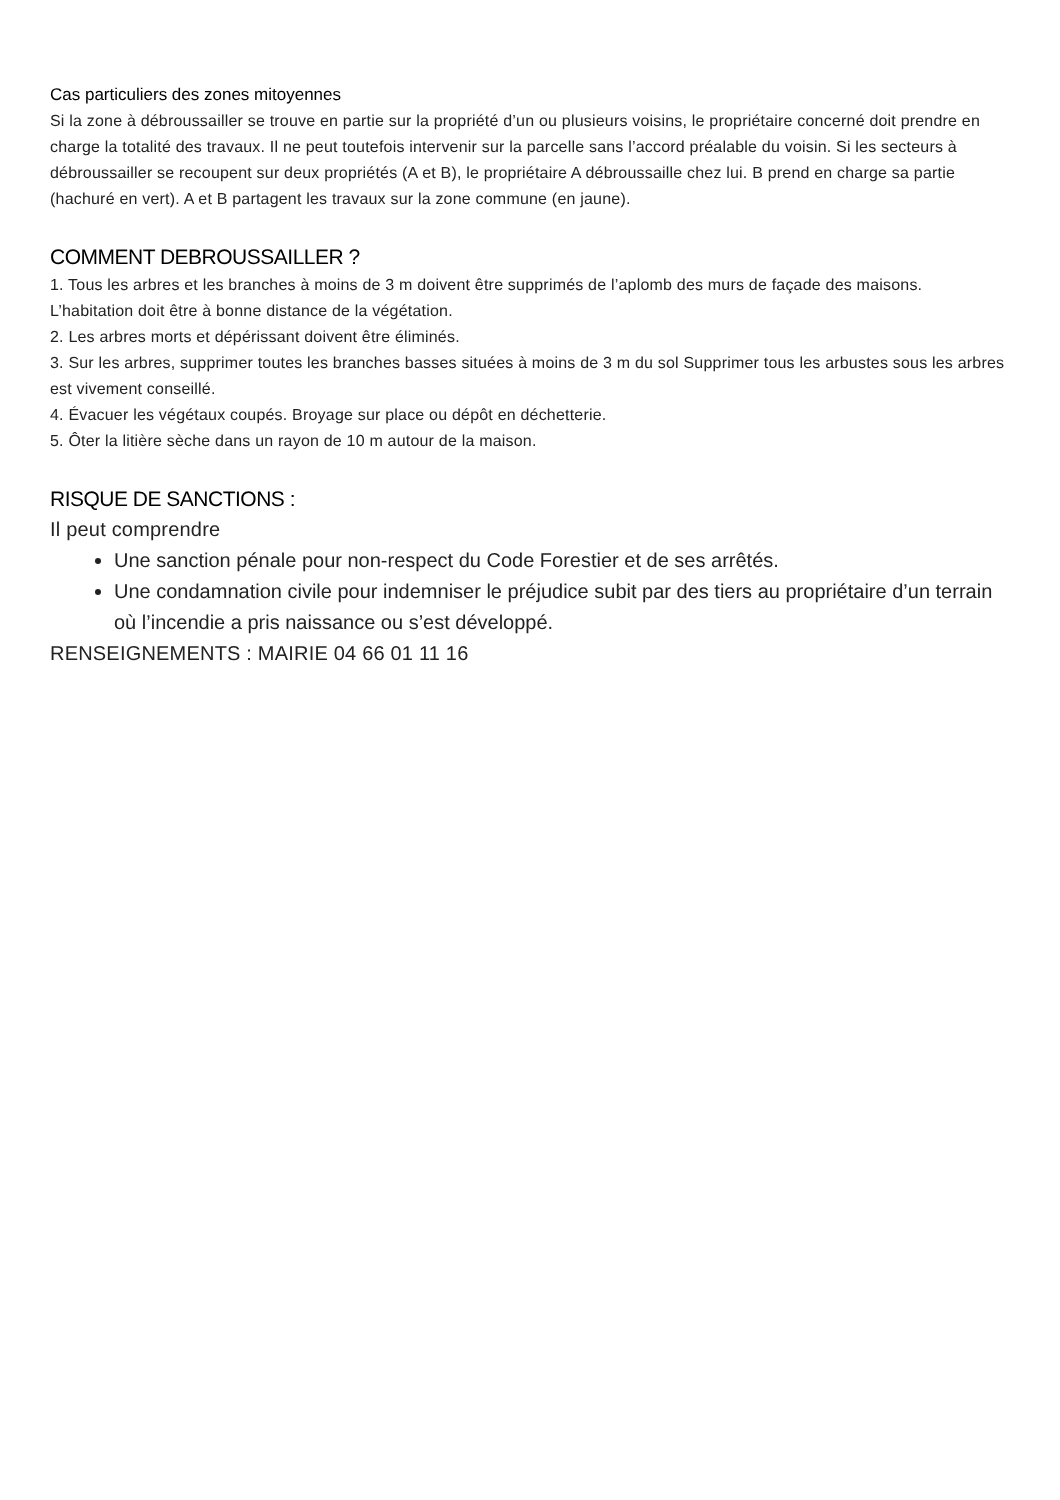Cas particuliers des zones mitoyennes
Si la zone à débroussailler se trouve en partie sur la propriété d’un ou plusieurs voisins, le propriétaire concerné doit prendre en charge la totalité des travaux. Il ne peut toutefois intervenir sur la parcelle sans l’accord préalable du voisin. Si les secteurs à débroussailler se recoupent sur deux propriétés (A et B), le propriétaire A débroussaille chez lui. B prend en charge sa partie (hachuré en vert). A et B partagent les travaux sur la zone commune (en jaune).
COMMENT DEBROUSSAILLER ?
1. Tous les arbres et les branches à moins de 3 m doivent être supprimés de l’aplomb des murs de façade des maisons. L’habitation doit être à bonne distance de la végétation.
2. Les arbres morts et dépérissant doivent être éliminés.
3. Sur les arbres, supprimer toutes les branches basses situées à moins de 3 m du sol Supprimer tous les arbustes sous les arbres est vivement conseillé.
4. Évacuer les végétaux coupés. Broyage sur place ou dépôt en déchetterie.
5. Ôter la litière sèche dans un rayon de 10 m autour de la maison.
RISQUE DE SANCTIONS :
Il peut comprendre
Une sanction pénale pour non-respect du Code Forestier et de ses arrêtés.
Une condamnation civile pour indemniser le préjudice subit par des tiers au propriétaire d’un terrain où l’incendie a pris naissance ou s’est développé.
RENSEIGNEMENTS : MAIRIE 04 66 01 11 16